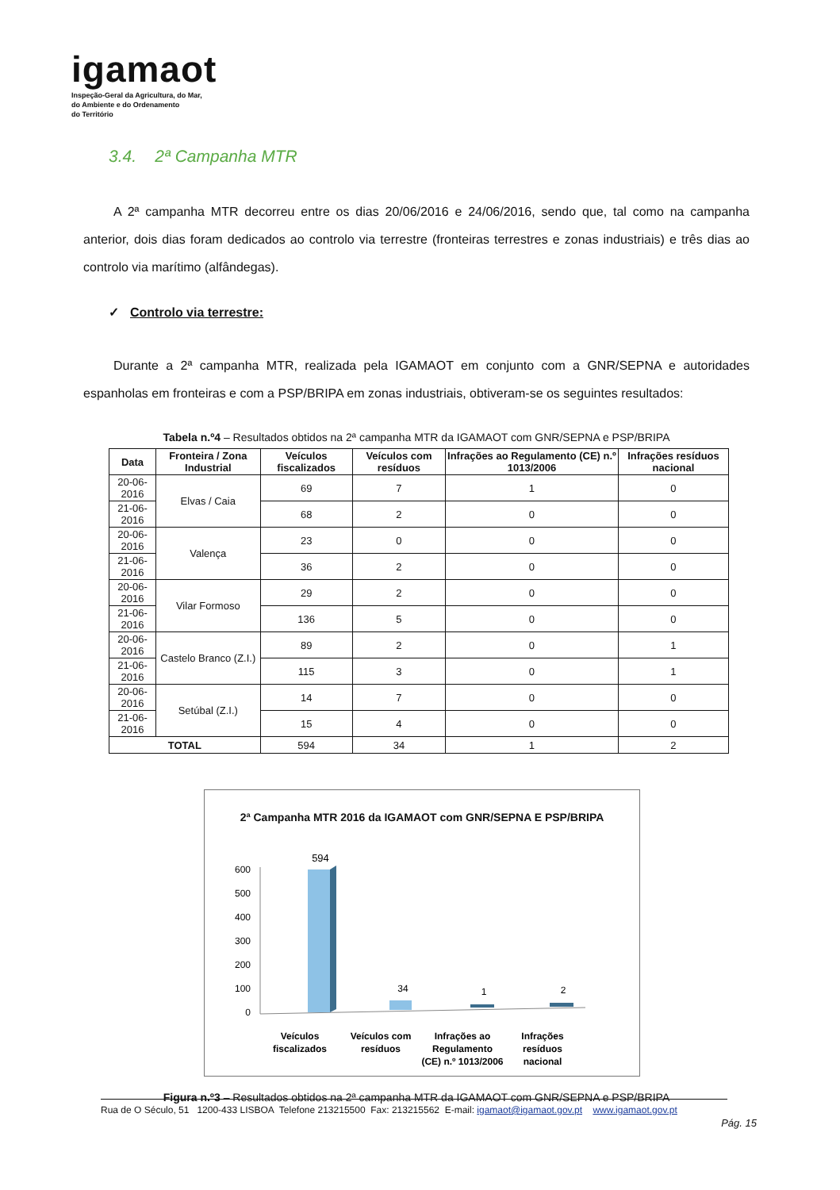igamaot
Inspeção-Geral da Agricultura, do Mar,
do Ambiente e do Ordenamento
do Território
3.4. 2ª Campanha MTR
A 2ª campanha MTR decorreu entre os dias 20/06/2016 e 24/06/2016, sendo que, tal como na campanha anterior, dois dias foram dedicados ao controlo via terrestre (fronteiras terrestres e zonas industriais) e três dias ao controlo via marítimo (alfândegas).
✓ Controlo via terrestre:
Durante a 2ª campanha MTR, realizada pela IGAMAOT em conjunto com a GNR/SEPNA e autoridades espanholas em fronteiras e com a PSP/BRIPA em zonas industriais, obtiveram-se os seguintes resultados:
Tabela n.º4 – Resultados obtidos na 2ª campanha MTR da IGAMAOT com GNR/SEPNA e PSP/BRIPA
| Data | Fronteira / Zona Industrial | Veículos fiscalizados | Veículos com resíduos | Infrações ao Regulamento (CE) n.º 1013/2006 | Infrações resíduos nacional |
| --- | --- | --- | --- | --- | --- |
| 20-06-2016 | Elvas / Caia | 69 | 7 | 1 | 0 |
| 21-06-2016 | | 68 | 2 | 0 | 0 |
| 20-06-2016 | Valença | 23 | 0 | 0 | 0 |
| 21-06-2016 | | 36 | 2 | 0 | 0 |
| 20-06-2016 | Vilar Formoso | 29 | 2 | 0 | 0 |
| 21-06-2016 | | 136 | 5 | 0 | 0 |
| 20-06-2016 | Castelo Branco (Z.I.) | 89 | 2 | 0 | 1 |
| 21-06-2016 | | 115 | 3 | 0 | 1 |
| 20-06-2016 | Setúbal (Z.I.) | 14 | 7 | 0 | 0 |
| 21-06-2016 | | 15 | 4 | 0 | 0 |
| TOTAL | | 594 | 34 | 1 | 2 |
2ª Campanha MTR 2016 da IGAMAOT com GNR/SEPNA E PSP/BRIPA
600
500
400
300
200
100
0
594
34
1
2
Veículos
fiscalizados
Veículos com
resíduos
Infrações ao
Regulamento
(CE) n.º 1013/2006
Infrações
resíduos
nacional
Figura n.º3 – Resultados obtidos na 2ª campanha MTR da IGAMAOT com GNR/SEPNA e PSP/BRIPA
Rua de O Século, 51 1200-433 LISBOA Telefone 213215500 Fax: 213215562 E-mail: igamaot@igamaot.gov.pt www.igamaot.gov.pt
Pág. 15